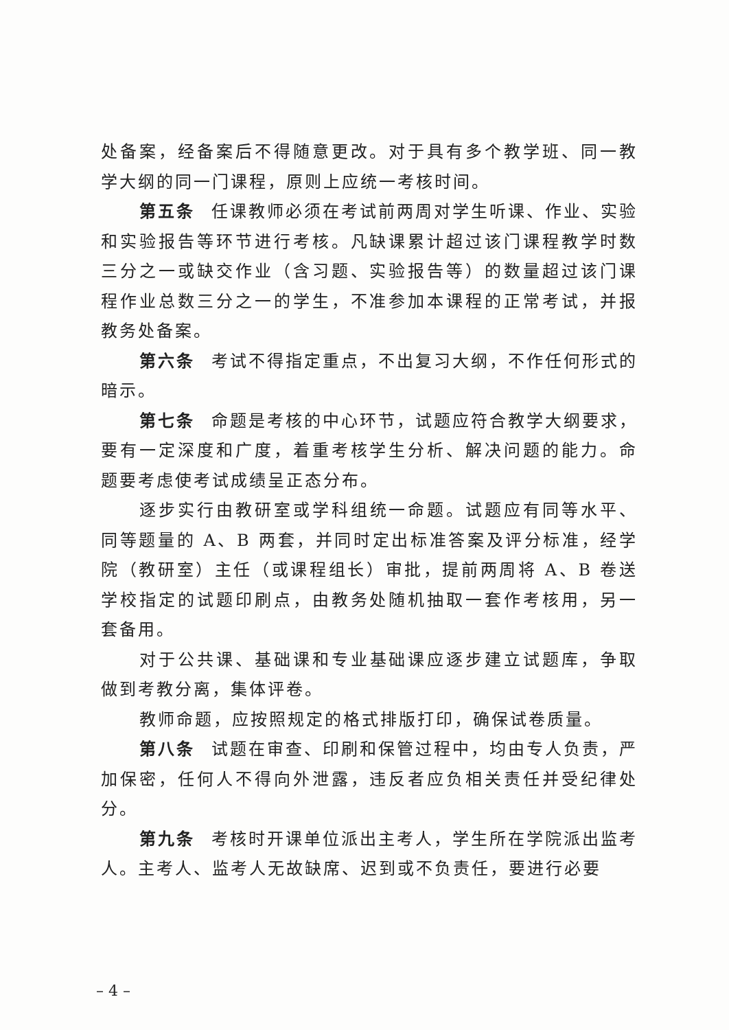处备案，经备案后不得随意更改。对于具有多个教学班、同一教学大纲的同一门课程，原则上应统一考核时间。
第五条 任课教师必须在考试前两周对学生听课、作业、实验和实验报告等环节进行考核。凡缺课累计超过该门课程教学时数三分之一或缺交作业（含习题、实验报告等）的数量超过该门课程作业总数三分之一的学生，不准参加本课程的正常考试，并报教务处备案。
第六条 考试不得指定重点，不出复习大纲，不作任何形式的暗示。
第七条 命题是考核的中心环节，试题应符合教学大纲要求，要有一定深度和广度，着重考核学生分析、解决问题的能力。命题要考虑使考试成绩呈正态分布。
逐步实行由教研室或学科组统一命题。试题应有同等水平、同等题量的 A、B 两套，并同时定出标准答案及评分标准，经学院（教研室）主任（或课程组长）审批，提前两周将 A、B 卷送学校指定的试题印刷点，由教务处随机抽取一套作考核用，另一套备用。
对于公共课、基础课和专业基础课应逐步建立试题库，争取做到考教分离，集体评卷。
教师命题，应按照规定的格式排版打印，确保试卷质量。
第八条 试题在审查、印刷和保管过程中，均由专人负责，严加保密，任何人不得向外泄露，违反者应负相关责任并受纪律处分。
第九条 考核时开课单位派出主考人，学生所在学院派出监考人。主考人、监考人无故缺席、迟到或不负责任，要进行必要
– 4 –